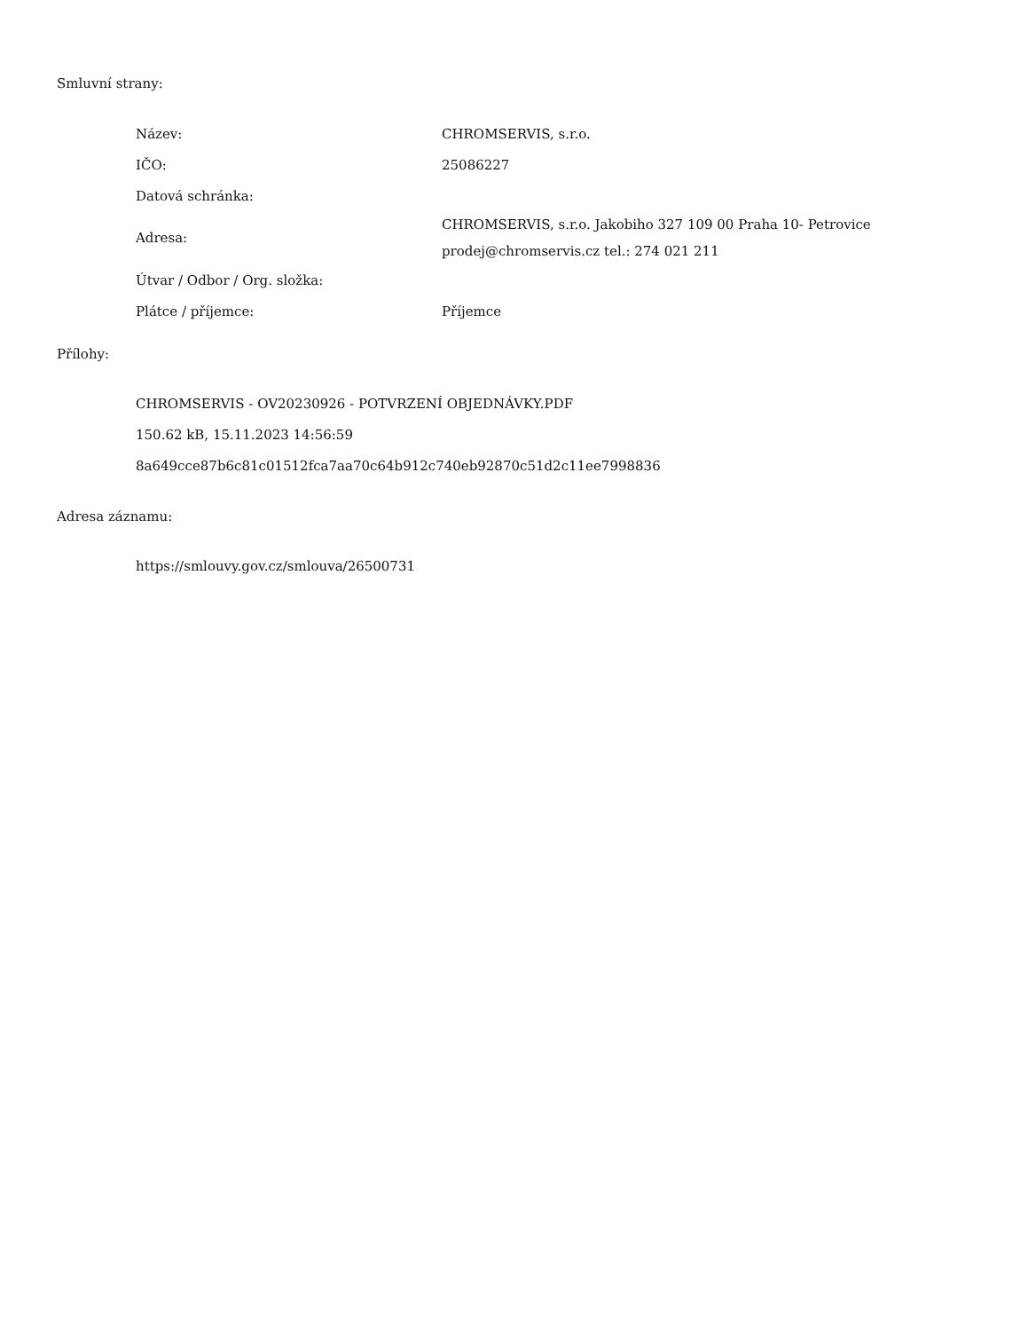Smluvní strany:
| Název: | CHROMSERVIS, s.r.o. |
| IČO: | 25086227 |
| Datová schránka: | |
| Adresa: | CHROMSERVIS, s.r.o. Jakobiho 327 109 00 Praha 10- Petrovice prodej@chromservis.cz tel.: 274 021 211 |
| Útvar / Odbor / Org. složka: | |
| Plátce / příjemce: | Příjemce |
Přílohy:
CHROMSERVIS - OV20230926 - POTVRZENÍ OBJEDNÁVKY.PDF
150.62 kB, 15.11.2023 14:56:59
8a649cce87b6c81c01512fca7aa70c64b912c740eb92870c51d2c11ee7998836
Adresa záznamu:
https://smlouvy.gov.cz/smlouva/26500731